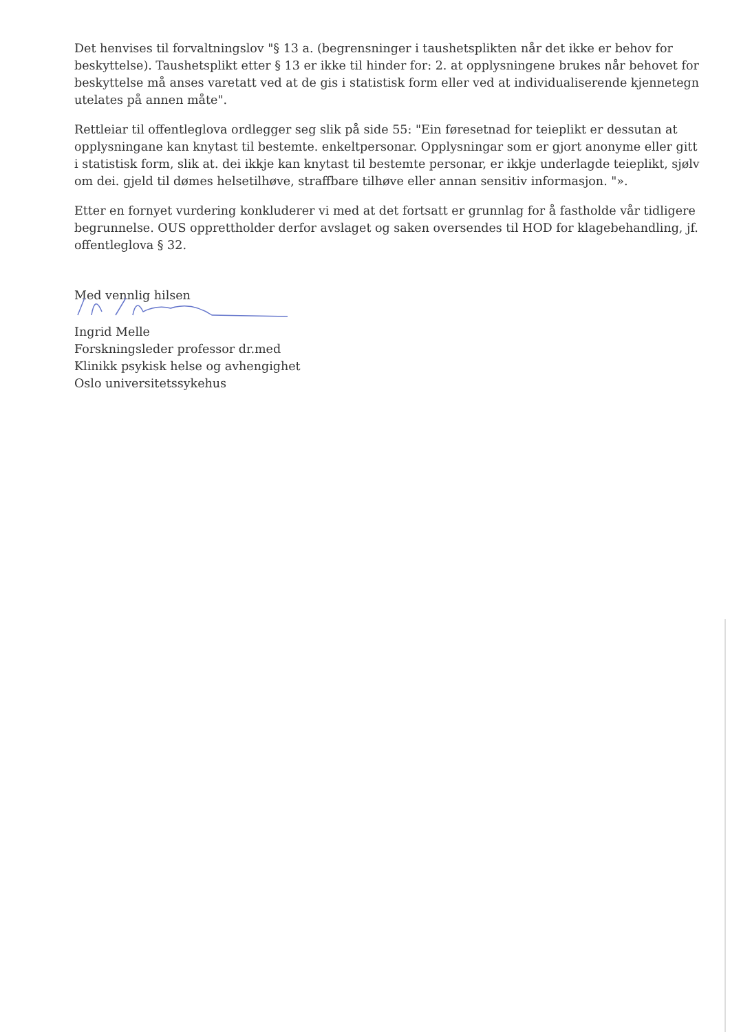Det henvises til forvaltningslov "§ 13 a. (begrensninger i taushetsplikten når det ikke er behov for beskyttelse). Taushetsplikt etter § 13 er ikke til hinder for: 2. at opplysningene brukes når behovet for beskyttelse må anses varetatt ved at de gis i statistisk form eller ved at individualiserende kjennetegn utelates på annen måte".
Rettleiar til offentleglova ordlegger seg slik på side 55: "Ein føresetnad for teieplikt er dessutan at opplysningane kan knytast til bestemte. enkeltpersonar. Opplysningar som er gjort anonyme eller gitt i statistisk form, slik at. dei ikkje kan knytast til bestemte personar, er ikkje underlagde teieplikt, sjølv om dei. gjeld til dømes helsetilhøve, straffbare tilhøve eller annan sensitiv informasjon. "».
Etter en fornyet vurdering konkluderer vi med at det fortsatt er grunnlag for å fastholde vår tidligere begrunnelse. OUS opprettholder derfor avslaget og saken oversendes til HOD for klagebehandling, jf. offentleglova § 32.
Med vennlig hilsen
Ingrid Melle
Forskningsleder professor dr.med
Klinikk psykisk helse og avhengighet
Oslo universitetssykehus